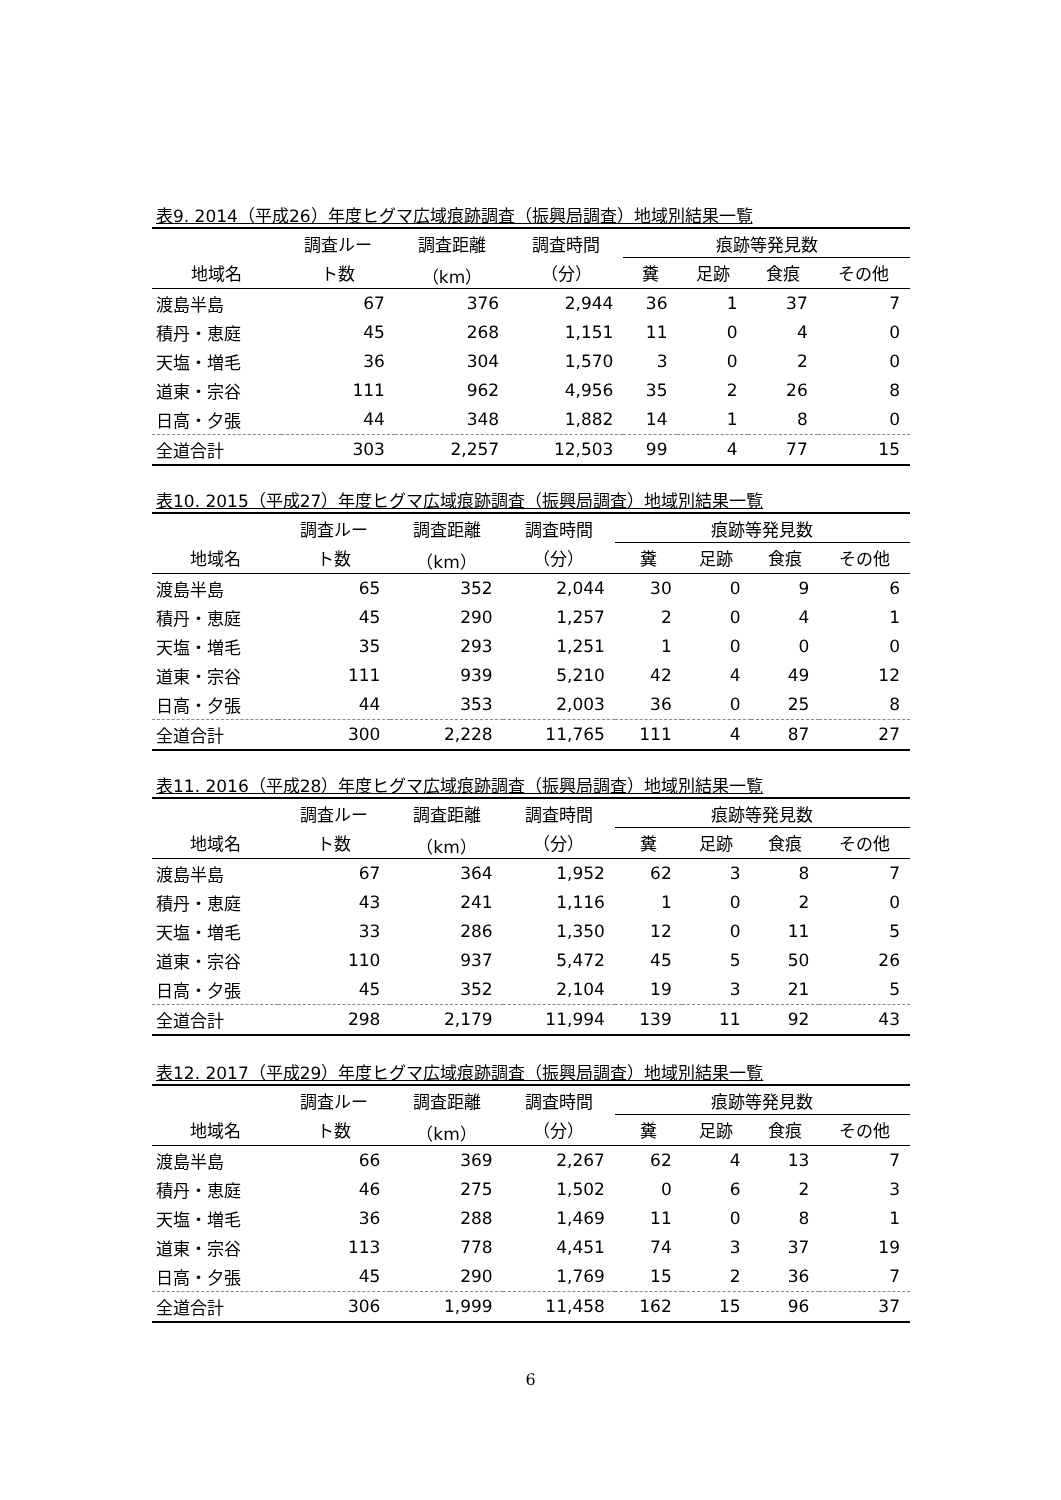表9. 2014（平成26）年度ヒグマ広域痕跡調査（振興局調査）地域別結果一覧
| | 調査ルー | 調査距離 | 調査時間 | 痕跡等発見数 | | | |
| --- | --- | --- | --- | --- | --- | --- | --- |
| 地域名 | ト数 | （km） | （分） | 糞 | 足跡 | 食痕 | その他 |
| 渡島半島 | 67 | 376 | 2,944 | 36 | 1 | 37 | 7 |
| 積丹・恵庭 | 45 | 268 | 1,151 | 11 | 0 | 4 | 0 |
| 天塩・増毛 | 36 | 304 | 1,570 | 3 | 0 | 2 | 0 |
| 道東・宗谷 | 111 | 962 | 4,956 | 35 | 2 | 26 | 8 |
| 日高・夕張 | 44 | 348 | 1,882 | 14 | 1 | 8 | 0 |
| 全道合計 | 303 | 2,257 | 12,503 | 99 | 4 | 77 | 15 |
表10. 2015（平成27）年度ヒグマ広域痕跡調査（振興局調査）地域別結果一覧
| | 調査ルー | 調査距離 | 調査時間 | 痕跡等発見数 | | | |
| --- | --- | --- | --- | --- | --- | --- | --- |
| 地域名 | ト数 | （km） | （分） | 糞 | 足跡 | 食痕 | その他 |
| 渡島半島 | 65 | 352 | 2,044 | 30 | 0 | 9 | 6 |
| 積丹・恵庭 | 45 | 290 | 1,257 | 2 | 0 | 4 | 1 |
| 天塩・増毛 | 35 | 293 | 1,251 | 1 | 0 | 0 | 0 |
| 道東・宗谷 | 111 | 939 | 5,210 | 42 | 4 | 49 | 12 |
| 日高・夕張 | 44 | 353 | 2,003 | 36 | 0 | 25 | 8 |
| 全道合計 | 300 | 2,228 | 11,765 | 111 | 4 | 87 | 27 |
表11. 2016（平成28）年度ヒグマ広域痕跡調査（振興局調査）地域別結果一覧
| | 調査ルー | 調査距離 | 調査時間 | 痕跡等発見数 | | | |
| --- | --- | --- | --- | --- | --- | --- | --- |
| 地域名 | ト数 | （km） | （分） | 糞 | 足跡 | 食痕 | その他 |
| 渡島半島 | 67 | 364 | 1,952 | 62 | 3 | 8 | 7 |
| 積丹・恵庭 | 43 | 241 | 1,116 | 1 | 0 | 2 | 0 |
| 天塩・増毛 | 33 | 286 | 1,350 | 12 | 0 | 11 | 5 |
| 道東・宗谷 | 110 | 937 | 5,472 | 45 | 5 | 50 | 26 |
| 日高・夕張 | 45 | 352 | 2,104 | 19 | 3 | 21 | 5 |
| 全道合計 | 298 | 2,179 | 11,994 | 139 | 11 | 92 | 43 |
表12. 2017（平成29）年度ヒグマ広域痕跡調査（振興局調査）地域別結果一覧
| | 調査ルー | 調査距離 | 調査時間 | 痕跡等発見数 | | | |
| --- | --- | --- | --- | --- | --- | --- | --- |
| 地域名 | ト数 | （km） | （分） | 糞 | 足跡 | 食痕 | その他 |
| 渡島半島 | 66 | 369 | 2,267 | 62 | 4 | 13 | 7 |
| 積丹・恵庭 | 46 | 275 | 1,502 | 0 | 6 | 2 | 3 |
| 天塩・増毛 | 36 | 288 | 1,469 | 11 | 0 | 8 | 1 |
| 道東・宗谷 | 113 | 778 | 4,451 | 74 | 3 | 37 | 19 |
| 日高・夕張 | 45 | 290 | 1,769 | 15 | 2 | 36 | 7 |
| 全道合計 | 306 | 1,999 | 11,458 | 162 | 15 | 96 | 37 |
6